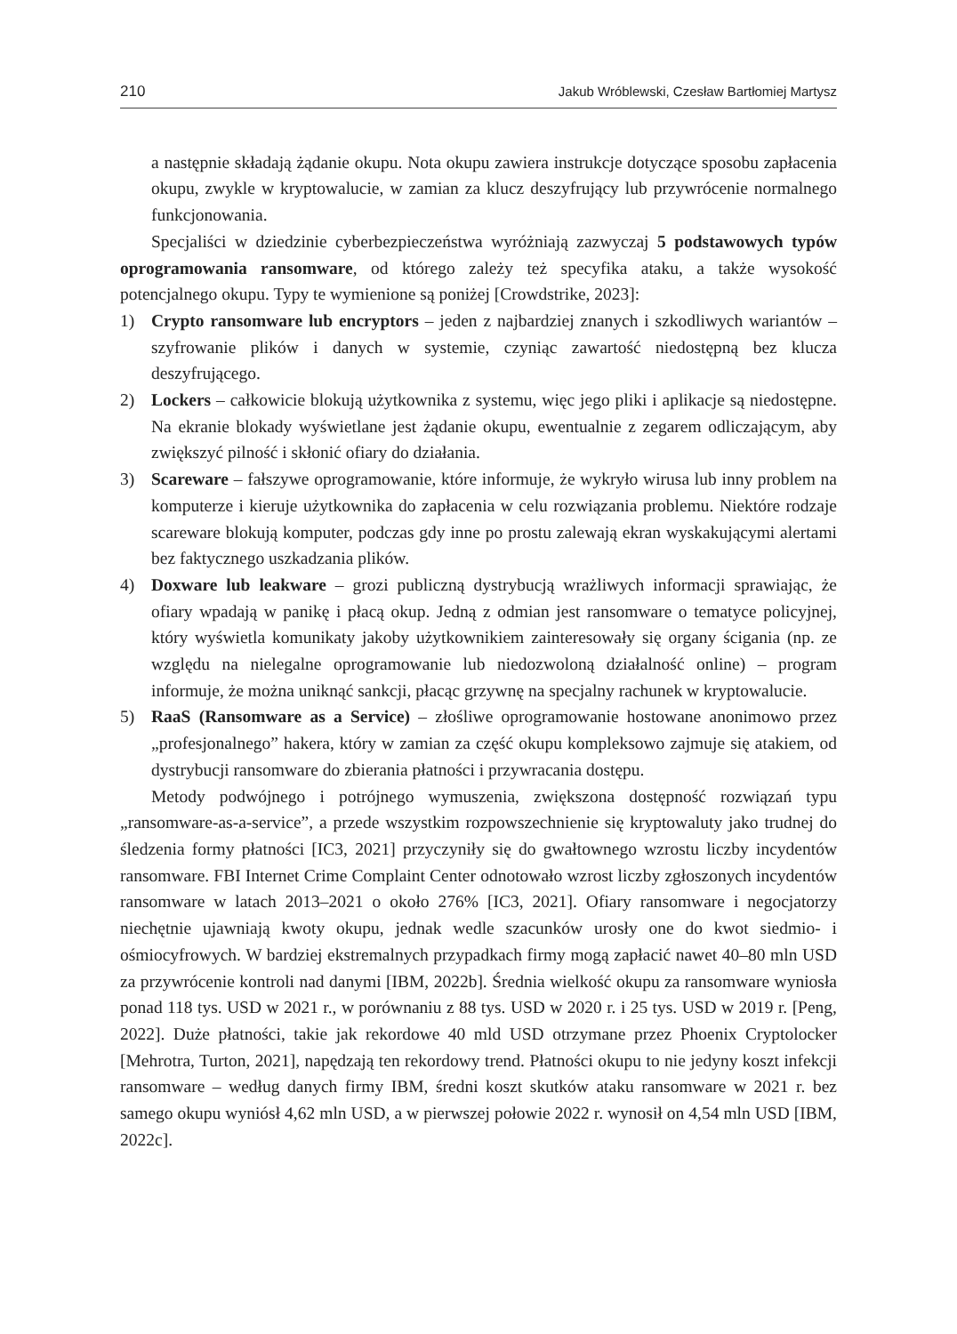210 Jakub Wróblewski, Czesław Bartłomiej Martysz
a następnie składają żądanie okupu. Nota okupu zawiera instrukcje dotyczące sposobu zapłacenia okupu, zwykle w kryptowalucie, w zamian za klucz deszyfrujący lub przywrócenie normalnego funkcjonowania.
Specjaliści w dziedzinie cyberbezpieczeństwa wyróżniają zazwyczaj 5 podstawowych typów oprogramowania ransomware, od którego zależy też specyfika ataku, a także wysokość potencjalnego okupu. Typy te wymienione są poniżej [Crowdstrike, 2023]:
1) Crypto ransomware lub encryptors – jeden z najbardziej znanych i szkodliwych wariantów – szyfrowanie plików i danych w systemie, czyniąc zawartość niedostępną bez klucza deszyfrującego.
2) Lockers – całkowicie blokują użytkownika z systemu, więc jego pliki i aplikacje są niedostępne. Na ekranie blokady wyświetlane jest żądanie okupu, ewentualnie z zegarem odliczającym, aby zwiększyć pilność i skłonić ofiary do działania.
3) Scareware – fałszywe oprogramowanie, które informuje, że wykryło wirusa lub inny problem na komputerze i kieruje użytkownika do zapłacenia w celu rozwiązania problemu. Niektóre rodzaje scareware blokują komputer, podczas gdy inne po prostu zalewają ekran wyskakującymi alertami bez faktycznego uszkadzania plików.
4) Doxware lub leakware – grozi publiczną dystrybucją wrażliwych informacji sprawiając, że ofiary wpadają w panikę i płacą okup. Jedną z odmian jest ransomware o tematyce policyjnej, który wyświetla komunikaty jakoby użytkownikiem zainteresowały się organy ścigania (np. ze względu na nielegalne oprogramowanie lub niedozwoloną działalność online) – program informuje, że można uniknąć sankcji, płacąc grzywnę na specjalny rachunek w kryptowalucie.
5) RaaS (Ransomware as a Service) – złośliwe oprogramowanie hostowane anonimowo przez „profesjonalnego” hakera, który w zamian za część okupu kompleksowo zajmuje się atakiem, od dystrybucji ransomware do zbierania płatności i przywracania dostępu.
Metody podwójnego i potrójnego wymuszenia, zwiększona dostępność rozwiązań typu „ransomware-as-a-service”, a przede wszystkim rozpowszechnienie się kryptowaluty jako trudnej do śledzenia formy płatności [IC3, 2021] przyczyniły się do gwałtownego wzrostu liczby incydentów ransomware. FBI Internet Crime Complaint Center odnotowało wzrost liczby zgłoszonych incydentów ransomware w latach 2013–2021 o około 276% [IC3, 2021]. Ofiary ransomware i negocjatorzy niechętnie ujawniają kwoty okupu, jednak wedle szacunków urosły one do kwot siedmio- i ośmiocyfrowych. W bardziej ekstremalnych przypadkach firmy mogą zapłacić nawet 40–80 mln USD za przywrócenie kontroli nad danymi [IBM, 2022b]. Średnia wielkość okupu za ransomware wyniosła ponad 118 tys. USD w 2021 r., w porównaniu z 88 tys. USD w 2020 r. i 25 tys. USD w 2019 r. [Peng, 2022]. Duże płatności, takie jak rekordowe 40 mld USD otrzymane przez Phoenix Cryptolocker [Mehrotra, Turton, 2021], napędzają ten rekordowy trend. Płatności okupu to nie jedyny koszt infekcji ransomware – według danych firmy IBM, średni koszt skutków ataku ransomware w 2021 r. bez samego okupu wyniósł 4,62 mln USD, a w pierwszej połowie 2022 r. wynosił on 4,54 mln USD [IBM, 2022c].